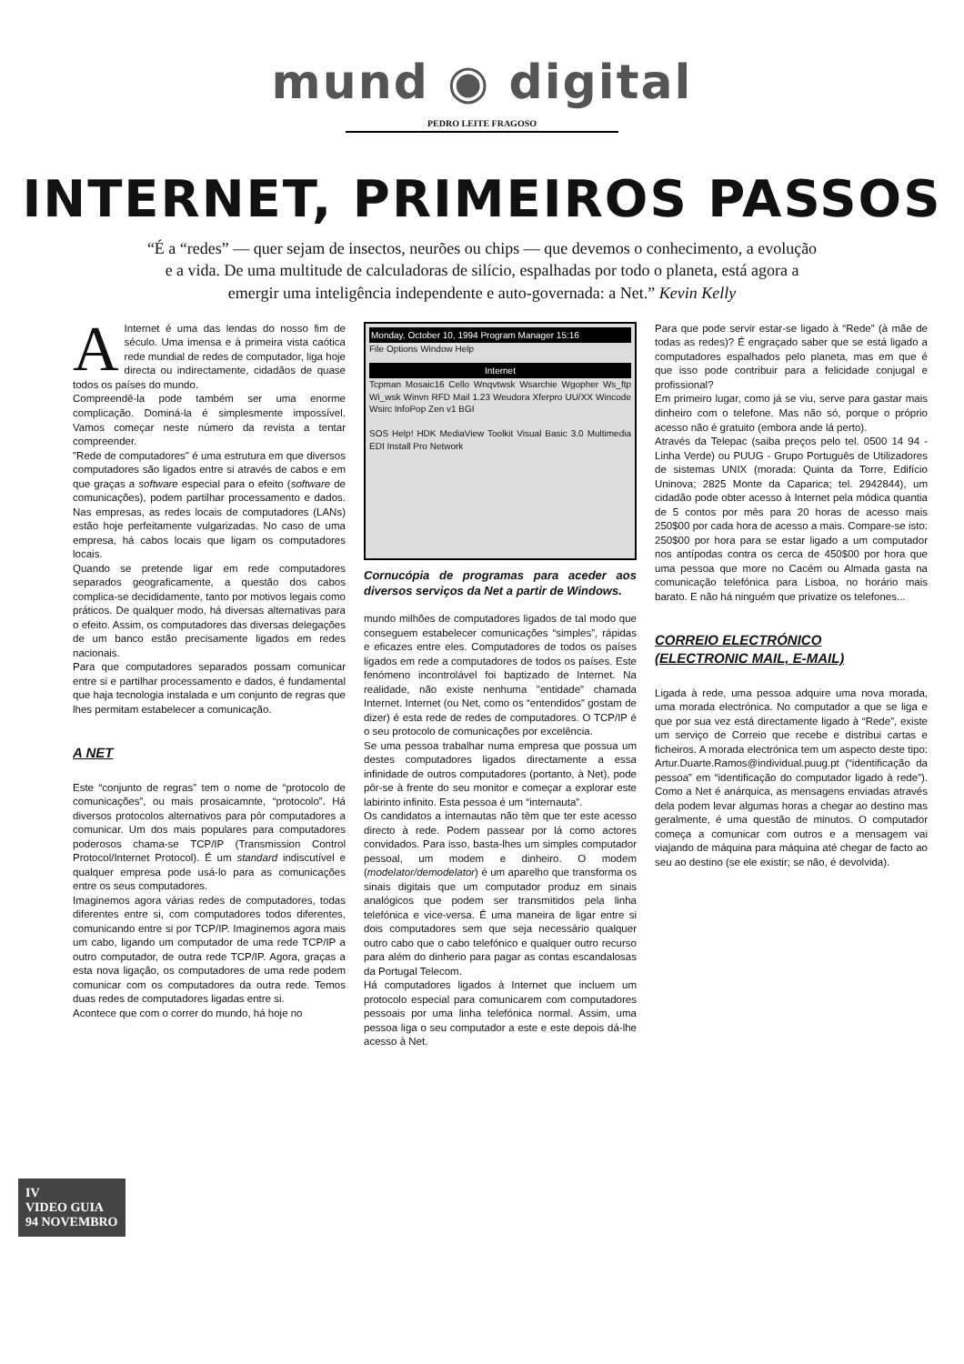mund ◉ digital
PEDRO LEITE FRAGOSO
INTERNET, PRIMEIROS PASSOS
“É a “redes” — quer sejam de insectos, neurões ou chips — que devemos o conhecimento, a evolução e a vida. De uma multitude de calculadoras de silício, espalhadas por todo o planeta, está agora a emergir uma inteligência independente e auto-governada: a Net.” Kevin Kelly
A Internet é uma das lendas do nosso fim de século. Uma imensa e à primeira vista caótica rede mundial de redes de computador, liga hoje directa ou indirectamente, cidadãos de quase todos os países do mundo.
Compreendê-la pode também ser uma enorme complicação. Dominá-la é simplesmente impossível. Vamos começar neste número da revista a tentar compreender.
"Rede de computadores" é uma estrutura em que diversos computadores são ligados entre si através de cabos e em que graças a software especial para o efeito (software de comunicações), podem partilhar processamento e dados. Nas empresas, as redes locais de computadores (LANs) estão hoje perfeitamente vulgarizadas. No caso de uma empresa, há cabos locais que ligam os computadores locais.
Quando se pretende ligar em rede computadores separados geograficamente, a questão dos cabos complica-se decididamente, tanto por motivos legais como práticos. De qualquer modo, há diversas alternativas para o efeito. Assim, os computadores das diversas delegações de um banco estão precisamente ligados em redes nacionais.
Para que computadores separados possam comunicar entre si e partilhar processamento e dados, é fundamental que haja tecnologia instalada e um conjunto de regras que lhes permitam estabelecer a comunicação.
A NET
Este “conjunto de regras” tem o nome de “protocolo de comunicações”, ou mais prosaicamnte, “protocolo”. Há diversos protocolos alternativos para pôr computadores a comunicar. Um dos mais populares para computadores poderosos chama-se TCP/IP (Transmission Control Protocol/Internet Protocol). É um standard indiscutível e qualquer empresa pode usá-lo para as comunicações entre os seus computadores.
Imaginemos agora várias redes de computadores, todas diferentes entre si, com computadores todos diferentes, comunicando entre si por TCP/IP. Imaginemos agora mais um cabo, ligando um computador de uma rede TCP/IP a outro computador, de outra rede TCP/IP. Agora, graças a esta nova ligação, os computadores de uma rede podem comunicar com os computadores da outra rede. Temos duas redes de computadores ligadas entre si.
Acontece que com o correr do mundo, há hoje no
Monday, October 10, 1994 Program Manager 15:16
File Options Window Help
Internet
Tcpman Mosaic16 Cello Wnqvtwsk Wsarchie Wgopher Ws_ftp Wi_wsk Winvn RFD Mail 1.23 Weudora Xferpro UU/XX Wincode Wsirc InfoPop Zen v1 BGI
SOS Help! HDK MediaView Toolkit Visual Basic 3.0 Multimedia EDI Install Pro Network
Cornucópia de programas para aceder aos diversos serviços da Net a partir de Windows.
mundo milhões de computadores ligados de tal modo que conseguem estabelecer comunicações “simples”, rápidas e eficazes entre eles. Computadores de todos os países ligados em rede a computadores de todos os países. Este fenómeno incontrolável foi baptizado de Internet. Na realidade, não existe nenhuma "entidade" chamada Internet. Internet (ou Net, como os “entendidos” gostam de dizer) é esta rede de redes de computadores. O TCP/IP é o seu protocolo de comunicações por excelência.
Se uma pessoa trabalhar numa empresa que possua um destes computadores ligados directamente a essa infinidade de outros computadores (portanto, à Net), pode pôr-se à frente do seu monitor e começar a explorar este labirinto infinito. Esta pessoa é um “internauta”.
Os candidatos a internautas não têm que ter este acesso directo à rede. Podem passear por lá como actores convidados. Para isso, basta-lhes um simples computador pessoal, um modem e dinheiro. O modem (modelator/demodelator) é um aparelho que transforma os sinais digitais que um computador produz em sinais analógicos que podem ser transmitidos pela linha telefónica e vice-versa. É uma maneira de ligar entre si dois computadores sem que seja necessário qualquer outro cabo que o cabo telefónico e qualquer outro recurso para além do dinherio para pagar as contas escandalosas da Portugal Telecom.
Há computadores ligados à Internet que incluem um protocolo especial para comunicarem com computadores pessoais por uma linha telefónica normal. Assim, uma pessoa liga o seu computador a este e este depois dá-lhe acesso à Net.
Para que pode servir estar-se ligado à “Rede” (à mãe de todas as redes)? É engraçado saber que se está ligado a computadores espalhados pelo planeta, mas em que é que isso pode contribuir para a felicidade conjugal e profissional?
Em primeiro lugar, como já se viu, serve para gastar mais dinheiro com o telefone. Mas não só, porque o próprio acesso não é gratuito (embora ande lá perto).
Através da Telepac (saiba preços pelo tel. 0500 14 94 - Linha Verde) ou PUUG - Grupo Português de Utilizadores de sistemas UNIX (morada: Quinta da Torre, Edifício Uninova; 2825 Monte da Caparica; tel. 2942844), um cidadão pode obter acesso à Internet pela módica quantia de 5 contos por mês para 20 horas de acesso mais 250$00 por cada hora de acesso a mais. Compare-se isto: 250$00 por hora para se estar ligado a um computador nos antípodas contra os cerca de 450$00 por hora que uma pessoa que more no Cacém ou Almada gasta na comunicação telefónica para Lisboa, no horário mais barato. E não há ninguém que privatize os telefones...
CORREIO ELECTRÓNICO
(ELECTRONIC MAIL, E-MAIL)
Ligada à rede, uma pessoa adquire uma nova morada, uma morada electrónica. No computador a que se liga e que por sua vez está directamente ligado à “Rede”, existe um serviço de Correio que recebe e distribui cartas e ficheiros. A morada electrónica tem um aspecto deste tipo: Artur.Duarte.Ramos@individual.puug.pt (“identificação da pessoa” em “identificação do computador ligado à rede”). Como a Net é anárquica, as mensagens enviadas através dela podem levar algumas horas a chegar ao destino mas geralmente, é uma questão de minutos. O computador começa a comunicar com outros e a mensagem vai viajando de máquina para máquina até chegar de facto ao seu ao destino (se ele existir; se não, é devolvida).
IV
VIDEO GUIA
94 NOVEMBRO